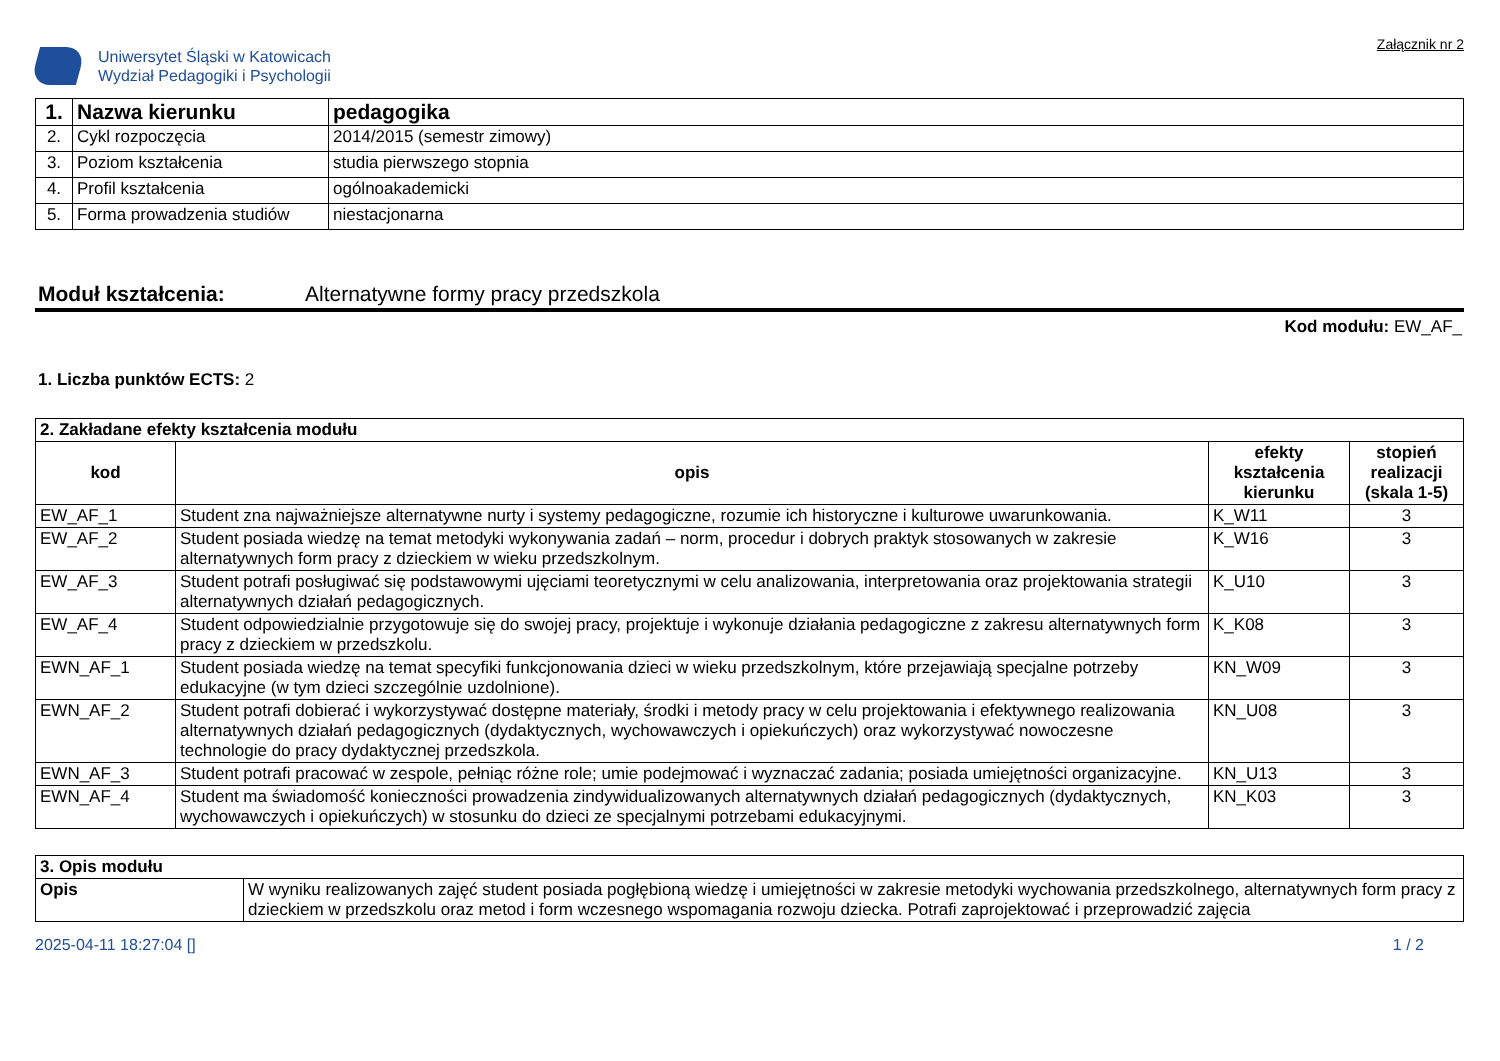Uniwersytet Śląski w Katowicach
Wydział Pedagogiki i Psychologii
Załącznik nr 2
| 1. | Nazwa kierunku | pedagogika |
| 2. | Cykl rozpoczęcia | 2014/2015 (semestr zimowy) |
| 3. | Poziom kształcenia | studia pierwszego stopnia |
| 4. | Profil kształcenia | ogólnoakademicki |
| 5. | Forma prowadzenia studiów | niestacjonarna |
Moduł kształcenia: Alternatywne formy pracy przedszkola
Kod modułu: EW_AF_
1. Liczba punktów ECTS: 2
| 2. Zakładane efekty kształcenia modułu | | | |
| kod | opis | efekty kształcenia kierunku | stopień realizacji (skala 1-5) |
| EW_AF_1 | Student zna najważniejsze alternatywne nurty i systemy pedagogiczne, rozumie ich historyczne i kulturowe uwarunkowania. | K_W11 | 3 |
| EW_AF_2 | Student posiada wiedzę na temat metodyki wykonywania zadań – norm, procedur i dobrych praktyk stosowanych w zakresie alternatywnych form pracy z dzieckiem w wieku przedszkolnym. | K_W16 | 3 |
| EW_AF_3 | Student potrafi posługiwać się podstawowymi ujęciami teoretycznymi w celu analizowania, interpretowania oraz projektowania strategii alternatywnych działań pedagogicznych. | K_U10 | 3 |
| EW_AF_4 | Student odpowiedzialnie przygotowuje się do swojej pracy, projektuje i wykonuje działania pedagogiczne z zakresu alternatywnych form pracy z dzieckiem w przedszkolu. | K_K08 | 3 |
| EWN_AF_1 | Student posiada wiedzę na temat specyfiki funkcjonowania dzieci w wieku przedszkolnym, które przejawiają specjalne potrzeby edukacyjne (w tym dzieci szczególnie uzdolnione). | KN_W09 | 3 |
| EWN_AF_2 | Student potrafi dobierać i wykorzystywać dostępne materiały, środki i metody pracy w celu projektowania i efektywnego realizowania alternatywnych działań pedagogicznych (dydaktycznych, wychowawczych i opiekuńczych) oraz wykorzystywać nowoczesne technologie do pracy dydaktycznej przedszkola. | KN_U08 | 3 |
| EWN_AF_3 | Student potrafi pracować w zespole, pełniąc różne role; umie podejmować i wyznaczać zadania; posiada umiejętności organizacyjne. | KN_U13 | 3 |
| EWN_AF_4 | Student ma świadomość konieczności prowadzenia zindywidualizowanych alternatywnych działań pedagogicznych (dydaktycznych, wychowawczych i opiekuńczych) w stosunku do dzieci ze specjalnymi potrzebami edukacyjnymi. | KN_K03 | 3 |
| 3. Opis modułu | |
| Opis | W wyniku realizowanych zajęć student posiada pogłębioną wiedzę i umiejętności w zakresie metodyki wychowania przedszkolnego, alternatywnych form pracy z dzieckiem w przedszkolu oraz metod i form wczesnego wspomagania rozwoju dziecka. Potrafi zaprojektować i przeprowadzić zajęcia |
2025-04-11 18:27:04 [] 1 / 2